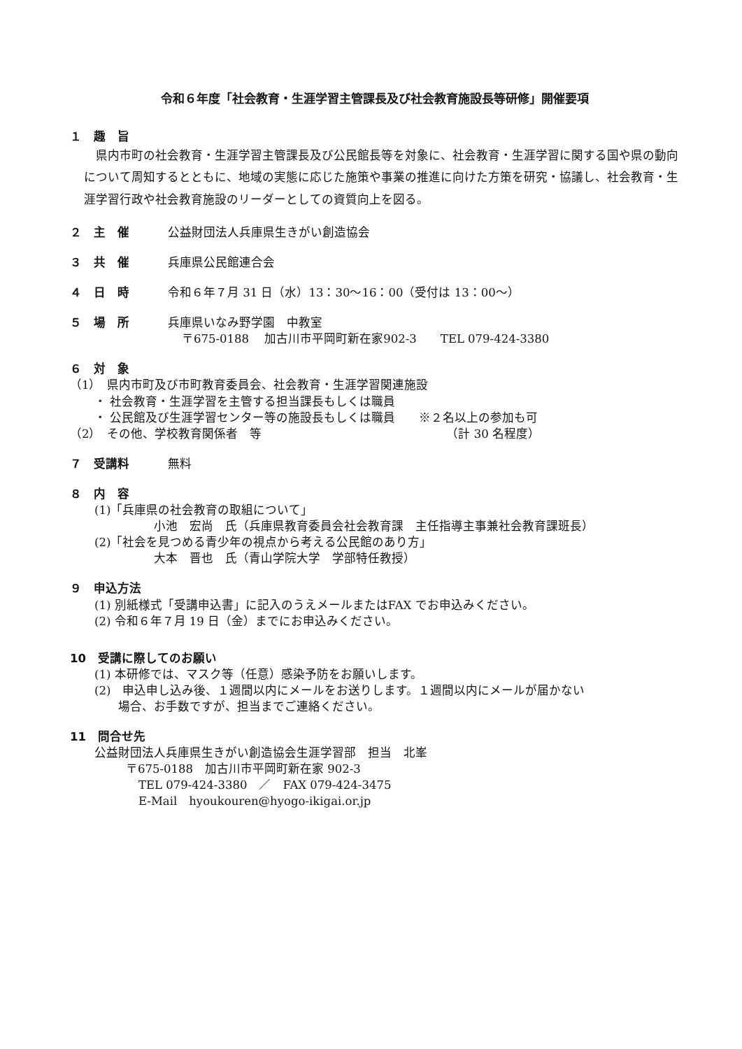令和６年度「社会教育・生涯学習主管課長及び社会教育施設長等研修」開催要項
１　趣　旨
県内市町の社会教育・生涯学習主管課長及び公民館長等を対象に、社会教育・生涯学習に関する国や県の動向について周知するとともに、地域の実態に応じた施策や事業の推進に向けた方策を研究・協議し、社会教育・生涯学習行政や社会教育施設のリーダーとしての資質向上を図る。
２　主　催 公益財団法人兵庫県生きがい創造協会
３　共　催 兵庫県公民館連合会
４　日　時 令和６年７月 31 日（水）13：30〜16：00（受付は 13：00〜）
５　場　所 兵庫県いなみ野学園　中教室
〒675-0188　 加古川市平岡町新在家902-3　　TEL 079-424-3380
６　対　象
（1）　県内市町及び市町教育委員会、社会教育・生涯学習関連施設
・ 社会教育・生涯学習を主管する担当課長もしくは職員
・ 公民館及び生涯学習センター等の施設長もしくは職員　　※２名以上の参加も可
（2）　その他、学校教育関係者　等　　　　　　　　　　　　　　　　（計 30 名程度）
７　受講料 無料
８　内　容
(1)「兵庫県の社会教育の取組について」
小池　宏尚　氏（兵庫県教育委員会社会教育課　主任指導主事兼社会教育課班長）
(2)「社会を見つめる青少年の視点から考える公民館のあり方」
大本　晋也　氏（青山学院大学　学部特任教授）
９　申込方法
(1) 別紙様式「受講申込書」に記入のうえメールまたはFAX でお申込みください。
(2) 令和６年７月 19 日（金）までにお申込みください。
10　受講に際してのお願い
(1) 本研修では、マスク等（任意）感染予防をお願いします。
(2)　申込申し込み後、１週間以内にメールをお送りします。１週間以内にメールが届かない
　　場合、お手数ですが、担当までご連絡ください。
11　問合せ先
公益財団法人兵庫県生きがい創造協会生涯学習部　担当　北峯
〒675-0188　加古川市平岡町新在家 902-3
TEL 079-424-3380　／　FAX 079-424-3475
E-Mail　hyoukouren@hyogo-ikigai.or.jp